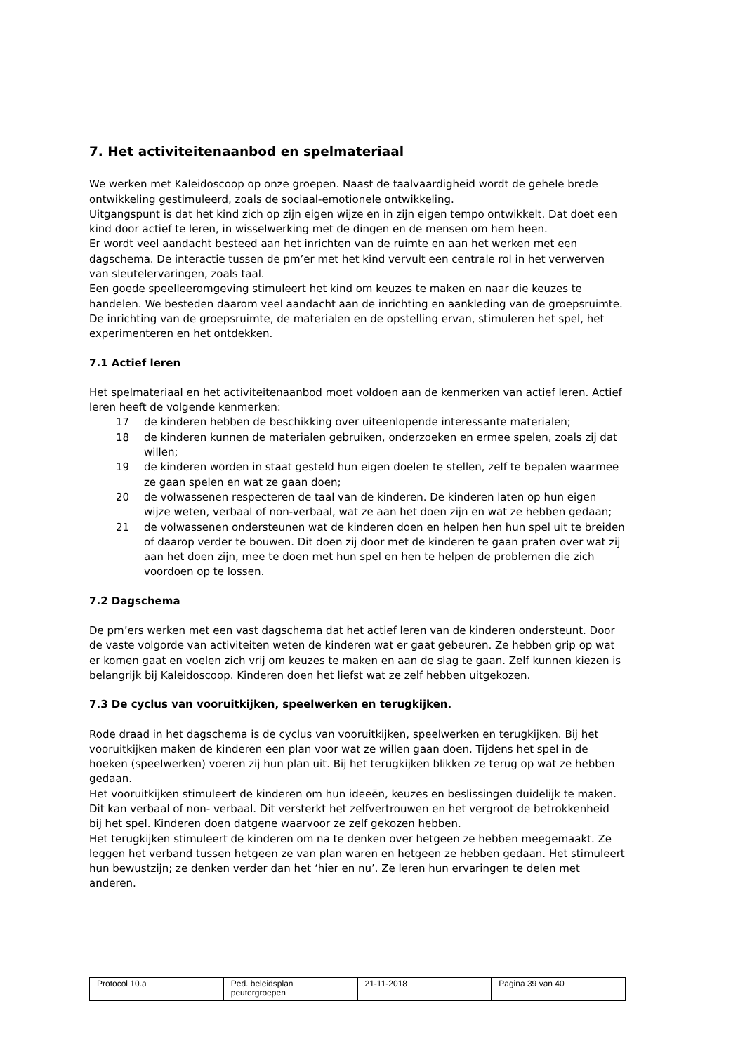7. Het activiteitenaanbod en spelmateriaal
We werken met Kaleidoscoop op onze groepen. Naast de taalvaardigheid wordt de gehele brede ontwikkeling gestimuleerd, zoals de sociaal-emotionele ontwikkeling.
Uitgangspunt is dat het kind zich op zijn eigen wijze en in zijn eigen tempo ontwikkelt. Dat doet een kind door actief te leren, in wisselwerking met de dingen en de mensen om hem heen.
Er wordt veel aandacht besteed aan het inrichten van de ruimte en aan het werken met een dagschema. De interactie tussen de pm’er met het kind vervult een centrale rol in het verwerven van sleutelervaringen, zoals taal.
Een goede speelleeromgeving stimuleert het kind om keuzes te maken en naar die keuzes te handelen. We besteden daarom veel aandacht aan de inrichting en aankleding van de groepsruimte. De inrichting van de groepsruimte, de materialen en de opstelling ervan, stimuleren het spel, het experimenteren en het ontdekken.
7.1 Actief leren
Het spelmateriaal en het activiteitenaanbod moet voldoen aan de kenmerken van actief leren. Actief leren heeft de volgende kenmerken:
17 de kinderen hebben de beschikking over uiteenlopende interessante materialen;
18 de kinderen kunnen de materialen gebruiken, onderzoeken en ermee spelen, zoals zij dat willen;
19 de kinderen worden in staat gesteld hun eigen doelen te stellen, zelf te bepalen waarmee ze gaan spelen en wat ze gaan doen;
20 de volwassenen respecteren de taal van de kinderen. De kinderen laten op hun eigen wijze weten, verbaal of non-verbaal, wat ze aan het doen zijn en wat ze hebben gedaan;
21 de volwassenen ondersteunen wat de kinderen doen en helpen hen hun spel uit te breiden of daarop verder te bouwen. Dit doen zij door met de kinderen te gaan praten over wat zij aan het doen zijn, mee te doen met hun spel en hen te helpen de problemen die zich voordoen op te lossen.
7.2 Dagschema
De pm’ers werken met een vast dagschema dat het actief leren van de kinderen ondersteunt. Door de vaste volgorde van activiteiten weten de kinderen wat er gaat gebeuren. Ze hebben grip op wat er komen gaat en voelen zich vrij om keuzes te maken en aan de slag te gaan. Zelf kunnen kiezen is belangrijk bij Kaleidoscoop. Kinderen doen het liefst wat ze zelf hebben uitgekozen.
7.3 De cyclus van vooruitkijken, speelwerken en terugkijken.
Rode draad in het dagschema is de cyclus van vooruitkijken, speelwerken en terugkijken. Bij het vooruitkijken maken de kinderen een plan voor wat ze willen gaan doen. Tijdens het spel in de hoeken (speelwerken) voeren zij hun plan uit. Bij het terugkijken blikken ze terug op wat ze hebben gedaan.
Het vooruitkijken stimuleert de kinderen om hun ideeën, keuzes en beslissingen duidelijk te maken. Dit kan verbaal of non- verbaal. Dit versterkt het zelfvertrouwen en het vergroot de betrokkenheid bij het spel. Kinderen doen datgene waarvoor ze zelf gekozen hebben.
Het terugkijken stimuleert de kinderen om na te denken over hetgeen ze hebben meegemaakt. Ze leggen het verband tussen hetgeen ze van plan waren en hetgeen ze hebben gedaan. Het stimuleert hun bewustzijn; ze denken verder dan het ‘hier en nu’. Ze leren hun ervaringen te delen met anderen.
| Protocol 10.a | Ped. beleidsplan peutergroepen | 21-11-2018 | Pagina 39 van 40 |